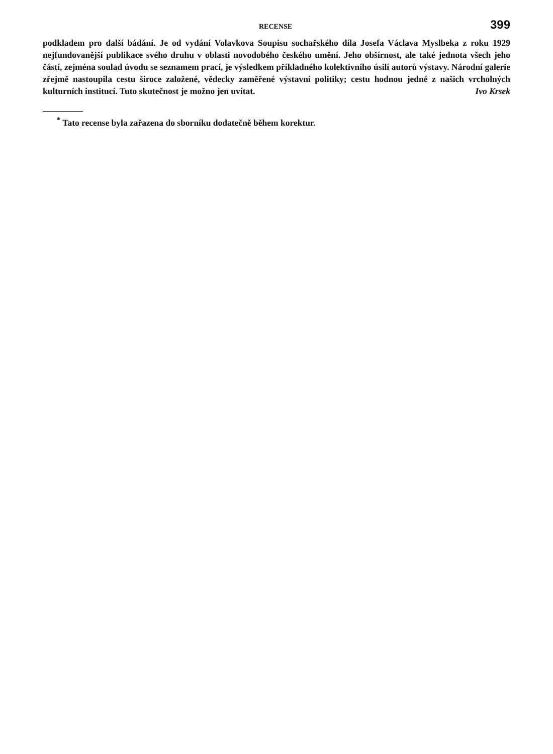RECENSE 399
podkladem pro další bádání. Je od vydání Volavkova Soupisu sochařského díla Josefa Václava Myslbeka z roku 1929 nejfundovanější publikace svého druhu v oblasti novodobého českého umění. Jeho obšírnost, ale také jednota všech jeho částí, zejména soulad úvodu se seznamem prací, je výsledkem příkladného kolektivního úsilí autorů výstavy. Národní galerie zřejmě nastoupila cestu široce založené, vědecky zaměřené výstavní politiky; cestu hodnou jedné z našich vrcholných kulturních institucí. Tuto skutečnost je možno jen uvítat. Ivo Krsek
<sup>*</sup> Tato recense byla zařazena do sborníku dodatečně během korektur.